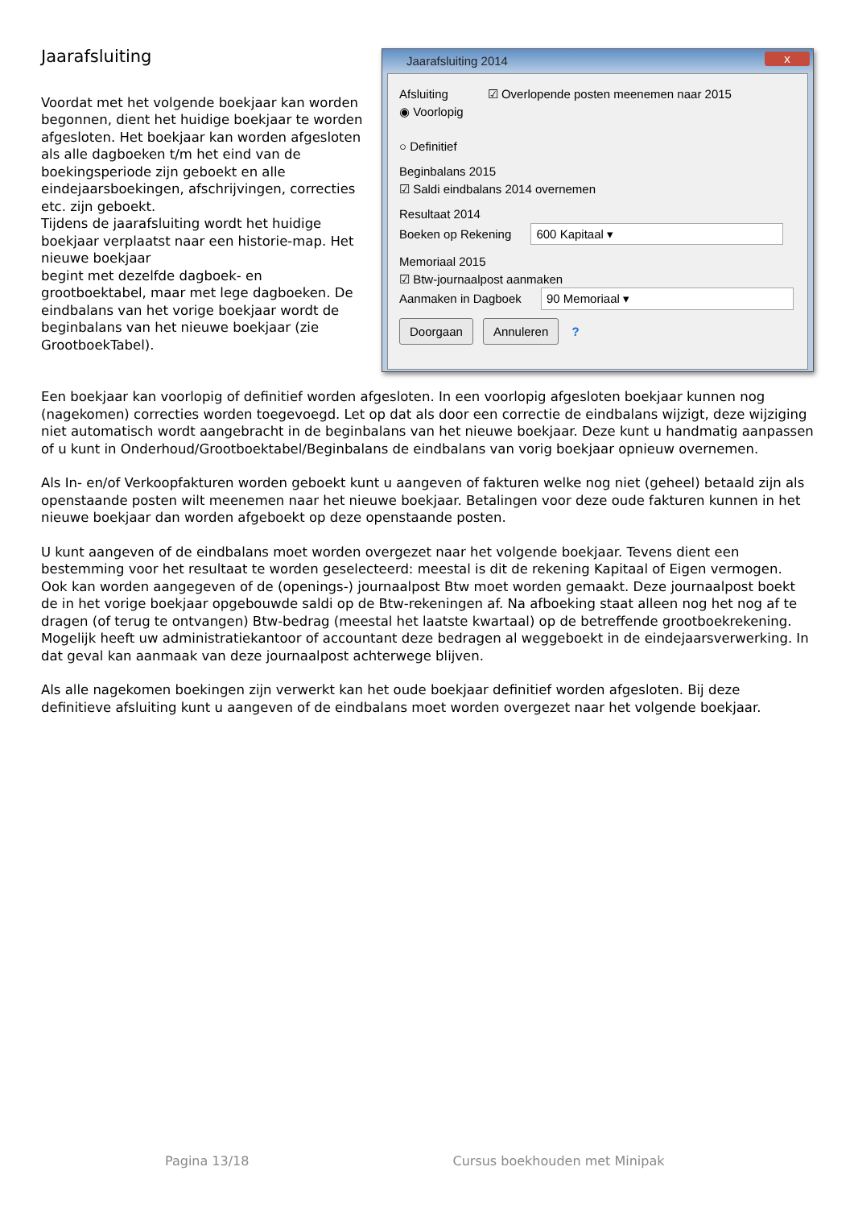Jaarafsluiting
Voordat met het volgende boekjaar kan worden begonnen, dient het huidige boekjaar te worden afgesloten. Het boekjaar kan worden afgesloten als alle dagboeken t/m het eind van de boekingsperiode zijn geboekt en alle eindejaarsboekingen, afschrijvingen, correcties etc. zijn geboekt.
Tijdens de jaarafsluiting wordt het huidige boekjaar verplaatst naar een historie-map. Het nieuwe boekjaar
begint met dezelfde dagboek- en grootboektabel, maar met lege dagboeken. De eindbalans van het vorige boekjaar wordt de beginbalans van het nieuwe boekjaar (zie GrootboekTabel).
Jaarafsluiting 2014 x
Afsluiting
◉ Voorlopig
○ Definitief
☑ Overlopende posten meenemen naar 2015
Beginbalans 2015
☑ Saldi eindbalans 2014 overnemen
Resultaat 2014
Boeken op Rekening 600 Kapitaal ▾
Memoriaal 2015
☑ Btw-journaalpost aanmaken
Aanmaken in Dagboek 90 Memoriaal ▾
Doorgaan Annuleren ?
Een boekjaar kan voorlopig of definitief worden afgesloten. In een voorlopig afgesloten boekjaar kunnen nog (nagekomen) correcties worden toegevoegd. Let op dat als door een correctie de eindbalans wijzigt, deze wijziging niet automatisch wordt aangebracht in de beginbalans van het nieuwe boekjaar. Deze kunt u handmatig aanpassen of u kunt in Onderhoud/Grootboektabel/Beginbalans de eindbalans van vorig boekjaar opnieuw overnemen.
Als In- en/of Verkoopfakturen worden geboekt kunt u aangeven of fakturen welke nog niet (geheel) betaald zijn als openstaande posten wilt meenemen naar het nieuwe boekjaar. Betalingen voor deze oude fakturen kunnen in het nieuwe boekjaar dan worden afgeboekt op deze openstaande posten.
U kunt aangeven of de eindbalans moet worden overgezet naar het volgende boekjaar. Tevens dient een bestemming voor het resultaat te worden geselecteerd: meestal is dit de rekening Kapitaal of Eigen vermogen.
Ook kan worden aangegeven of de (openings-) journaalpost Btw moet worden gemaakt. Deze journaalpost boekt de in het vorige boekjaar opgebouwde saldi op de Btw-rekeningen af. Na afboeking staat alleen nog het nog af te dragen (of terug te ontvangen) Btw-bedrag (meestal het laatste kwartaal) op de betreffende grootboekrekening. Mogelijk heeft uw administratiekantoor of accountant deze bedragen al weggeboekt in de eindejaarsverwerking. In dat geval kan aanmaak van deze journaalpost achterwege blijven.
Als alle nagekomen boekingen zijn verwerkt kan het oude boekjaar definitief worden afgesloten. Bij deze definitieve afsluiting kunt u aangeven of de eindbalans moet worden overgezet naar het volgende boekjaar.
Pagina 13/18 Cursus boekhouden met Minipak